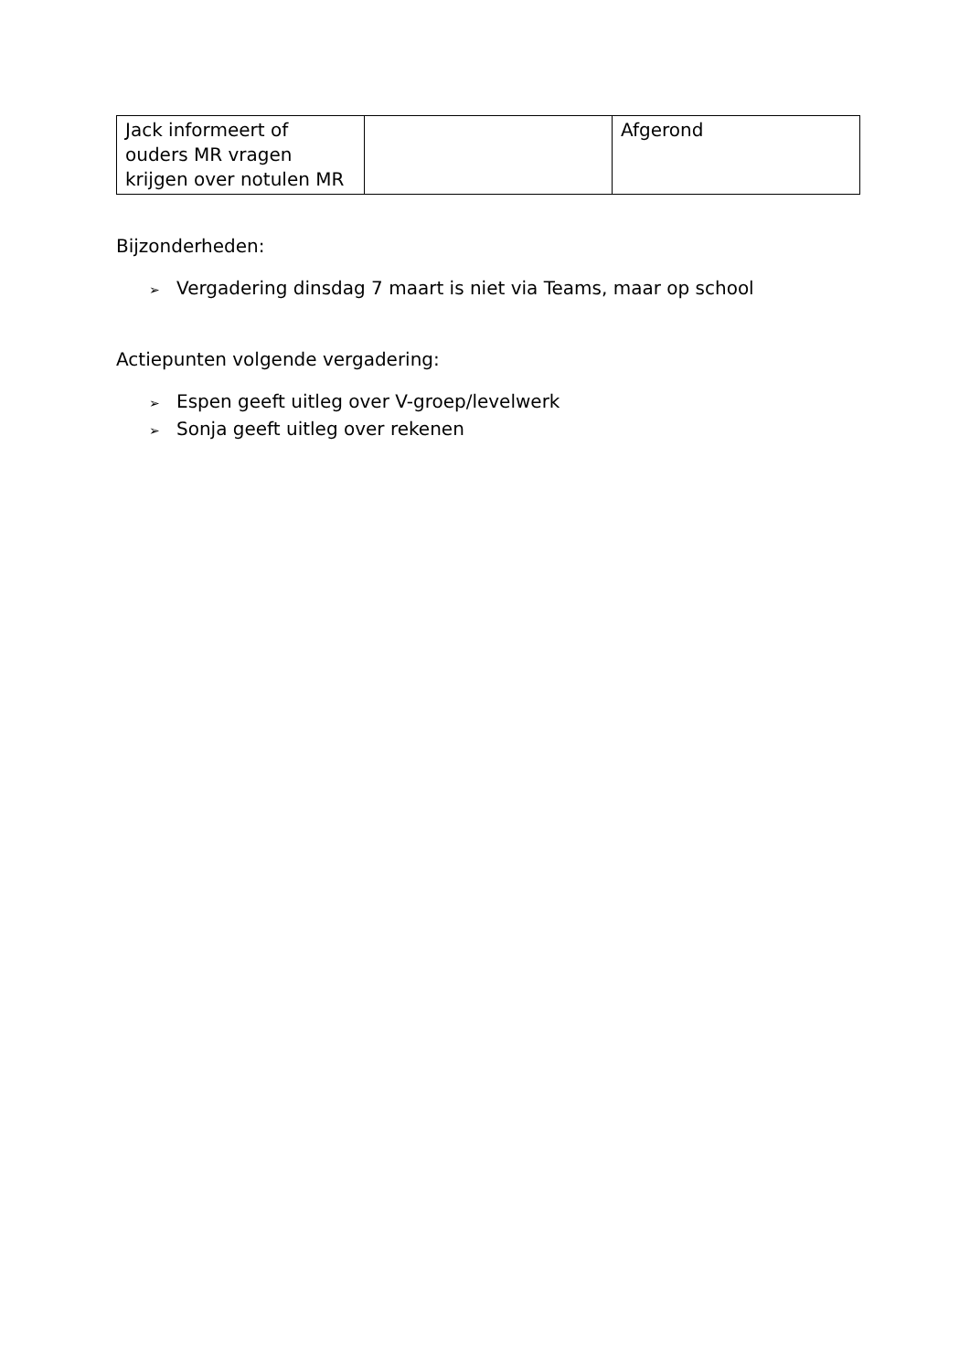| Jack informeert of ouders MR vragen krijgen over notulen MR | | Afgerond |
Bijzonderheden:
➢ Vergadering dinsdag 7 maart is niet via Teams, maar op school
Actiepunten volgende vergadering:
➢ Espen geeft uitleg over V-groep/levelwerk
➢ Sonja geeft uitleg over rekenen